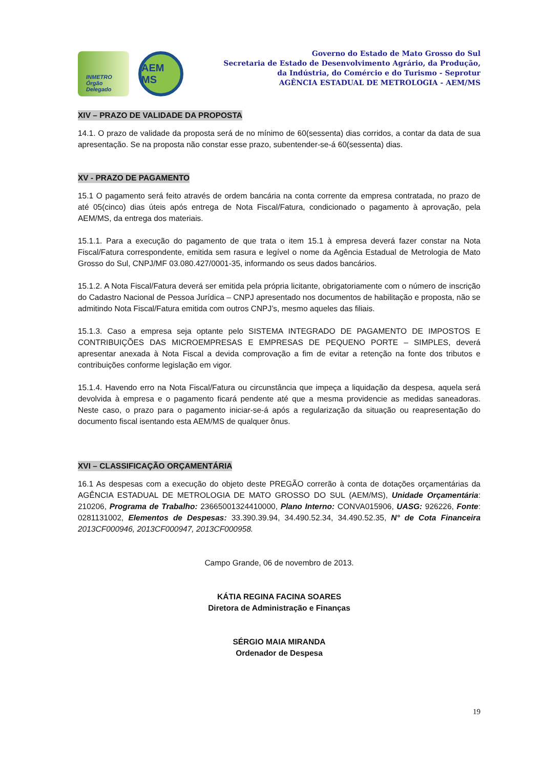INMETRO Órgão Delegado
AEM MS
Governo do Estado de Mato Grosso do Sul
Secretaria de Estado de Desenvolvimento Agrário, da Produção,
da Indústria, do Comércio e do Turismo - Seprotur
AGÊNCIA ESTADUAL DE METROLOGIA - AEM/MS
XIV – PRAZO DE VALIDADE DA PROPOSTA
14.1. O prazo de validade da proposta será de no mínimo de 60(sessenta) dias corridos, a contar da data de sua apresentação. Se na proposta não constar esse prazo, subentender-se-á 60(sessenta) dias.
XV - PRAZO DE PAGAMENTO
15.1 O pagamento será feito através de ordem bancária na conta corrente da empresa contratada, no prazo de até 05(cinco) dias úteis após entrega de Nota Fiscal/Fatura, condicionado o pagamento à aprovação, pela AEM/MS, da entrega dos materiais.
15.1.1. Para a execução do pagamento de que trata o item 15.1 à empresa deverá fazer constar na Nota Fiscal/Fatura correspondente, emitida sem rasura e legível o nome da Agência Estadual de Metrologia de Mato Grosso do Sul, CNPJ/MF 03.080.427/0001-35, informando os seus dados bancários.
15.1.2. A Nota Fiscal/Fatura deverá ser emitida pela própria licitante, obrigatoriamente com o número de inscrição do Cadastro Nacional de Pessoa Jurídica – CNPJ apresentado nos documentos de habilitação e proposta, não se admitindo Nota Fiscal/Fatura emitida com outros CNPJ’s, mesmo aqueles das filiais.
15.1.3. Caso a empresa seja optante pelo SISTEMA INTEGRADO DE PAGAMENTO DE IMPOSTOS E CONTRIBUIÇÕES DAS MICROEMPRESAS E EMPRESAS DE PEQUENO PORTE – SIMPLES, deverá apresentar anexada à Nota Fiscal a devida comprovação a fim de evitar a retenção na fonte dos tributos e contribuições conforme legislação em vigor.
15.1.4. Havendo erro na Nota Fiscal/Fatura ou circunstância que impeça a liquidação da despesa, aquela será devolvida à empresa e o pagamento ficará pendente até que a mesma providencie as medidas saneadoras. Neste caso, o prazo para o pagamento iniciar-se-á após a regularização da situação ou reapresentação do documento fiscal isentando esta AEM/MS de qualquer ônus.
XVI – CLASSIFICAÇÃO ORÇAMENTÁRIA
16.1 As despesas com a execução do objeto deste PREGÃO correrão à conta de dotações orçamentárias da AGÊNCIA ESTADUAL DE METROLOGIA DE MATO GROSSO DO SUL (AEM/MS), Unidade Orçamentária: 210206, Programa de Trabalho: 23665001324410000, Plano Interno: CONVA015906, UASG: 926226, Fonte: 0281131002, Elementos de Despesas: 33.390.39.94, 34.490.52.34, 34.490.52.35, N° de Cota Financeira 2013CF000946, 2013CF000947, 2013CF000958.
Campo Grande, 06 de novembro de 2013.
KÁTIA REGINA FACINA SOARES
Diretora de Administração e Finanças
SÉRGIO MAIA MIRANDA
Ordenador de Despesa
19